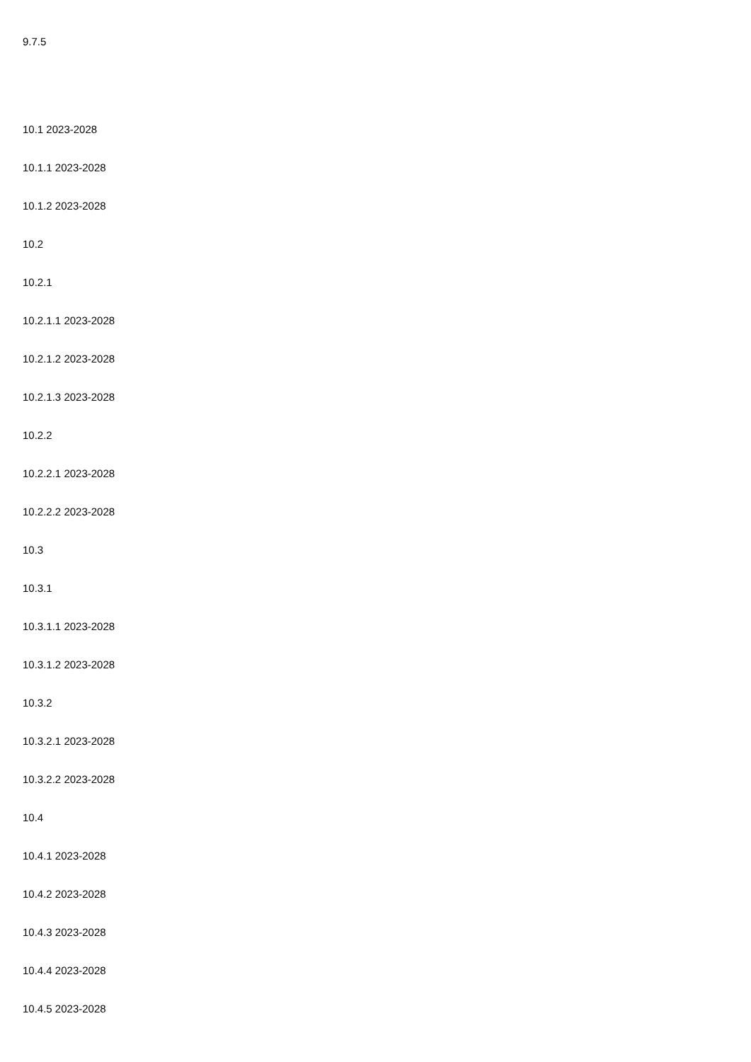9.7.5
10.1 2023-2028
10.1.1 2023-2028
10.1.2 2023-2028
10.2
10.2.1
10.2.1.1 2023-2028
10.2.1.2 2023-2028
10.2.1.3 2023-2028
10.2.2
10.2.2.1 2023-2028
10.2.2.2 2023-2028
10.3
10.3.1
10.3.1.1 2023-2028
10.3.1.2 2023-2028
10.3.2
10.3.2.1 2023-2028
10.3.2.2 2023-2028
10.4
10.4.1 2023-2028
10.4.2 2023-2028
10.4.3 2023-2028
10.4.4 2023-2028
10.4.5 2023-2028